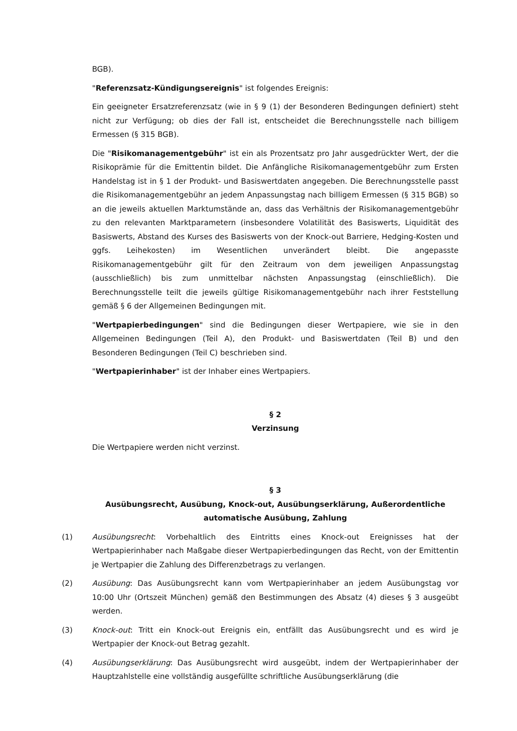BGB).
"Referenzsatz-Kündigungsereignis" ist folgendes Ereignis:
Ein geeigneter Ersatzreferenzsatz (wie in § 9 (1) der Besonderen Bedingungen definiert) steht nicht zur Verfügung; ob dies der Fall ist, entscheidet die Berechnungsstelle nach billigem Ermessen (§ 315 BGB).
Die "Risikomanagementgebühr" ist ein als Prozentsatz pro Jahr ausgedrückter Wert, der die Risikoprämie für die Emittentin bildet. Die Anfängliche Risikomanagementgebühr zum Ersten Handelstag ist in § 1 der Produkt- und Basiswertdaten angegeben. Die Berechnungsstelle passt die Risikomanagementgebühr an jedem Anpassungstag nach billigem Ermessen (§ 315 BGB) so an die jeweils aktuellen Marktumstände an, dass das Verhältnis der Risikomanagementgebühr zu den relevanten Marktparametern (insbesondere Volatilität des Basiswerts, Liquidität des Basiswerts, Abstand des Kurses des Basiswerts von der Knock-out Barriere, Hedging-Kosten und ggfs. Leihekosten) im Wesentlichen unverändert bleibt. Die angepasste Risikomanagementgebühr gilt für den Zeitraum von dem jeweiligen Anpassungstag (ausschließlich) bis zum unmittelbar nächsten Anpassungstag (einschließlich). Die Berechnungsstelle teilt die jeweils gültige Risikomanagementgebühr nach ihrer Feststellung gemäß § 6 der Allgemeinen Bedingungen mit.
"Wertpapierbedingungen" sind die Bedingungen dieser Wertpapiere, wie sie in den Allgemeinen Bedingungen (Teil A), den Produkt- und Basiswertdaten (Teil B) und den Besonderen Bedingungen (Teil C) beschrieben sind.
"Wertpapierinhaber" ist der Inhaber eines Wertpapiers.
§ 2
Verzinsung
Die Wertpapiere werden nicht verzinst.
§ 3
Ausübungsrecht, Ausübung, Knock-out, Ausübungserklärung, Außerordentliche
automatische Ausübung, Zahlung
(1) Ausübungsrecht: Vorbehaltlich des Eintritts eines Knock-out Ereignisses hat der Wertpapierinhaber nach Maßgabe dieser Wertpapierbedingungen das Recht, von der Emittentin je Wertpapier die Zahlung des Differenzbetrags zu verlangen.
(2) Ausübung: Das Ausübungsrecht kann vom Wertpapierinhaber an jedem Ausübungstag vor 10:00 Uhr (Ortszeit München) gemäß den Bestimmungen des Absatz (4) dieses § 3 ausgeübt werden.
(3) Knock-out: Tritt ein Knock-out Ereignis ein, entfällt das Ausübungsrecht und es wird je Wertpapier der Knock-out Betrag gezahlt.
(4) Ausübungserklärung: Das Ausübungsrecht wird ausgeübt, indem der Wertpapierinhaber der Hauptzahlstelle eine vollständig ausgefüllte schriftliche Ausübungserklärung (die